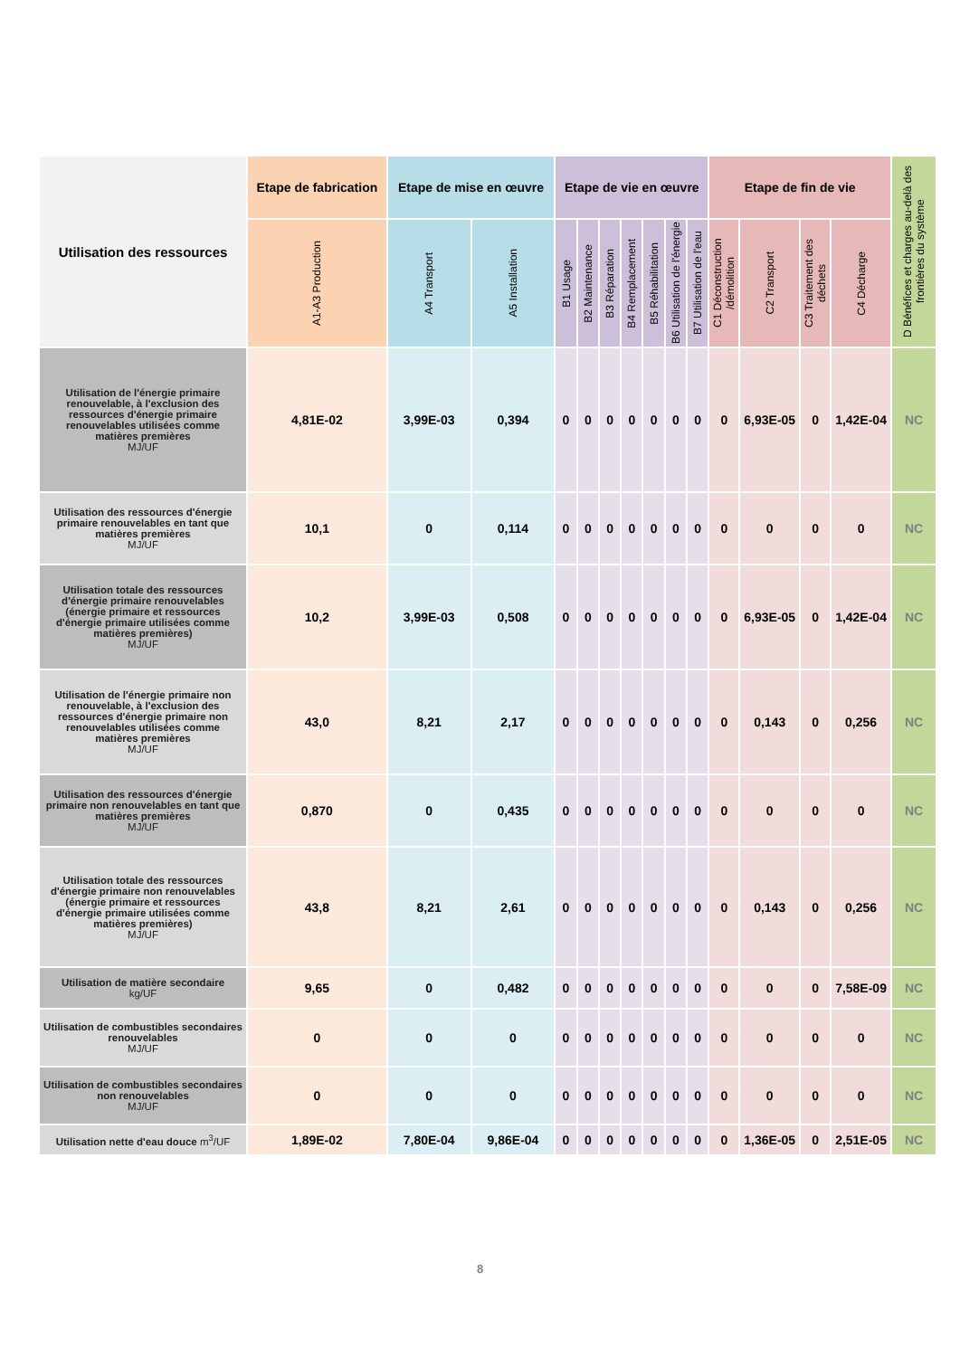| Utilisation des ressources | Etape de fabrication | Etape de mise en œuvre | | Etape de vie en œuvre | | | | | | | Etape de fin de vie | | | | D Bénéfices et charges au-delà des frontières du système |
| --- | --- | --- | --- | --- | --- | --- | --- | --- | --- | --- | --- | --- | --- | --- | --- |
| | A1-A3 Production | A4 Transport | A5 Installation | B1 Usage | B2 Maintenance | B3 Réparation | B4 Remplacement | B5 Réhabilitation | B6 Utilisation de l'énergie | B7 Utilisation de l'eau | C1 Déconstruction /démolition | C2 Transport | C3 Traitement des déchets | C4 Décharge | |
| Utilisation de l'énergie primaire renouvelable, à l'exclusion des ressources d'énergie primaire renouvelables utilisées comme matières premières MJ/UF | 4,81E-02 | 3,99E-03 | 0,394 | 0 | 0 | 0 | 0 | 0 | 0 | 0 | 0 | 6,93E-05 | 0 | 1,42E-04 | NC |
| Utilisation des ressources d'énergie primaire renouvelables en tant que matières premières MJ/UF | 10,1 | 0 | 0,114 | 0 | 0 | 0 | 0 | 0 | 0 | 0 | 0 | 0 | 0 | 0 | NC |
| Utilisation totale des ressources d'énergie primaire renouvelables (énergie primaire et ressources d'énergie primaire utilisées comme matières premières) MJ/UF | 10,2 | 3,99E-03 | 0,508 | 0 | 0 | 0 | 0 | 0 | 0 | 0 | 0 | 6,93E-05 | 0 | 1,42E-04 | NC |
| Utilisation de l'énergie primaire non renouvelable, à l'exclusion des ressources d'énergie primaire non renouvelables utilisées comme matières premières MJ/UF | 43,0 | 8,21 | 2,17 | 0 | 0 | 0 | 0 | 0 | 0 | 0 | 0 | 0,143 | 0 | 0,256 | NC |
| Utilisation des ressources d'énergie primaire non renouvelables en tant que matières premières MJ/UF | 0,870 | 0 | 0,435 | 0 | 0 | 0 | 0 | 0 | 0 | 0 | 0 | 0 | 0 | 0 | NC |
| Utilisation totale des ressources d'énergie primaire non renouvelables (énergie primaire et ressources d'énergie primaire utilisées comme matières premières) MJ/UF | 43,8 | 8,21 | 2,61 | 0 | 0 | 0 | 0 | 0 | 0 | 0 | 0 | 0,143 | 0 | 0,256 | NC |
| Utilisation de matière secondaire kg/UF | 9,65 | 0 | 0,482 | 0 | 0 | 0 | 0 | 0 | 0 | 0 | 0 | 0 | 0 | 7,58E-09 | NC |
| Utilisation de combustibles secondaires renouvelables MJ/UF | 0 | 0 | 0 | 0 | 0 | 0 | 0 | 0 | 0 | 0 | 0 | 0 | 0 | 0 | NC |
| Utilisation de combustibles secondaires non renouvelables MJ/UF | 0 | 0 | 0 | 0 | 0 | 0 | 0 | 0 | 0 | 0 | 0 | 0 | 0 | 0 | NC |
| Utilisation nette d'eau douce m<sup>3</sup>/UF | 1,89E-02 | 7,80E-04 | 9,86E-04 | 0 | 0 | 0 | 0 | 0 | 0 | 0 | 0 | 1,36E-05 | 0 | 2,51E-05 | NC |
8